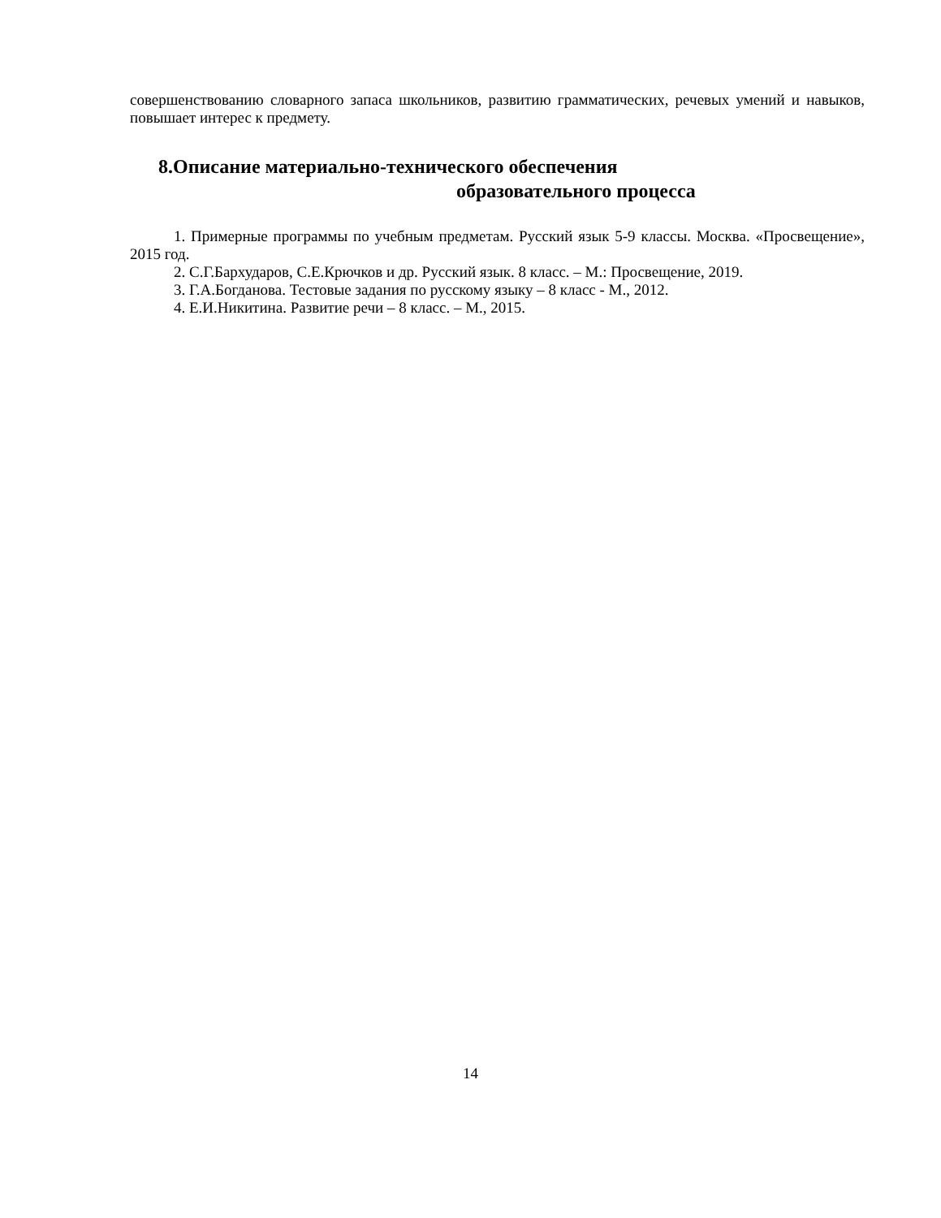совершенствованию словарного запаса школьников, развитию грамматических, речевых умений и навыков, повышает интерес к предмету.
8.Описание материально-технического обеспечения
образовательного процесса
1. Примерные программы по учебным предметам. Русский язык 5-9 классы. Москва. «Просвещение», 2015 год.
2. С.Г.Бархударов, С.Е.Крючков и др. Русский язык. 8 класс. – М.: Просвещение, 2019.
3. Г.А.Богданова. Тестовые задания по русскому языку – 8 класс - М., 2012.
4. Е.И.Никитина. Развитие речи – 8 класс. – М., 2015.
14